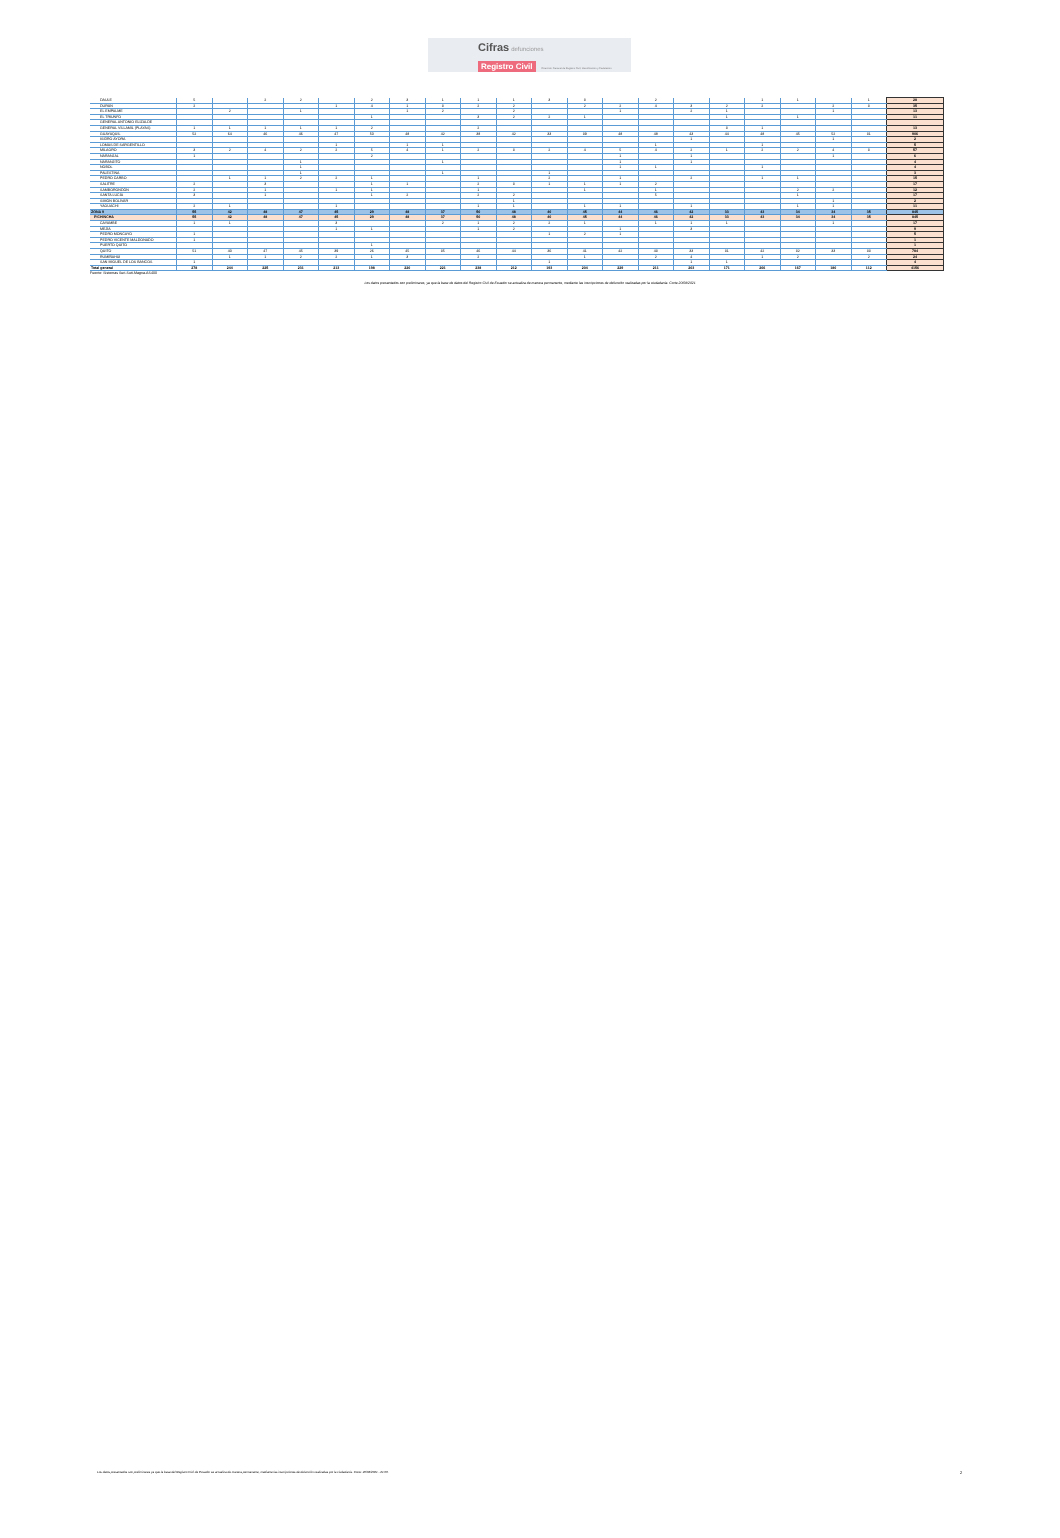Cifras defunciones
Registro Civil Dirección General de Registro Civil, Identificación y Cedulación
| DAULE | 5 | | 2 | 2 | | 2 | 3 | 1 | 1 | 1 | 3 | 3 | | 2 | | | 1 | 1 | | 1 | 28 |
| DURÁN | 2 | | | | 1 | 4 | 1 | 3 | 2 | 2 | | 2 | 2 | 4 | 3 | 2 | 2 | | 2 | 3 | 35 |
| EL EMPALME | | 2 | | 1 | | | 1 | 2 | | 2 | | | 1 | | 2 | 1 | | | 1 | | 13 |
| EL TRIUNFO | | | | | | 1 | | | 3 | 2 | 2 | 1 | | | | 1 | | 1 | | | 11 |
| GENERAL ANTONIO ELIZALDE | | | | | | | | | | | | | | | | | | | | | |
| GENERAL VILLAMIL (PLAYAS) | 1 | 1 | 1 | 1 | 1 | 2 | | | 2 | | | | | | | 3 | 1 | | | | 13 |
| GUAYAQUIL | 52 | 64 | 46 | 46 | 47 | 50 | 48 | 42 | 38 | 42 | 33 | 39 | 48 | 48 | 43 | 44 | 48 | 45 | 52 | 31 | 906 |
| ISIDRO AYORA | | | | | | | | | | | | | | | 1 | | | | 1 | | 2 |
| LOMAS DE SARGENTILLO | | | | | 1 | | 1 | 1 | | | | | | 1 | | | 1 | | | | 5 |
| MILAGRO | 3 | 2 | 4 | 2 | 2 | 5 | 4 | 1 | 2 | 3 | 2 | 4 | 5 | 4 | 2 | 1 | 2 | 2 | 4 | 3 | 57 |
| NARANJAL | 1 | | | | | 2 | | | | | | | 1 | | 1 | | | | 1 | | 6 |
| NARANJITO | | | | 1 | | | | 1 | | | | | 1 | | 1 | | | | | | 4 |
| NOBOL | | | | 1 | | | | | | | | | 1 | 1 | | | 1 | | | | 4 |
| PALESTINA | | | | 1 | | | | 1 | | | 1 | | | | | | | | | | 3 |
| PEDRO CARBO | | 1 | 1 | 2 | 2 | 1 | | | 1 | | 2 | | 1 | | 2 | | 1 | 1 | | | 15 |
| SALITRE | 2 | | 3 | | | 1 | 1 | | 2 | 3 | 1 | 1 | 1 | 2 | | | | | | | 17 |
| SAMBORONDÓN | 2 | | 1 | | 1 | 1 | | | 1 | | | 1 | | 1 | | | | 2 | 2 | | 12 |
| SANTA LUCÍA | 3 | | 1 | | | 1 | 2 | | 2 | 2 | | | | 5 | | | | 1 | | | 17 |
| SIMÓN BOLÍVAR | | | | | | | | | | 1 | | | | | | | | | 1 | | 2 |
| YAGUACHI | 2 | 1 | | | 1 | | | | 1 | 1 | | 1 | 1 | | 1 | | | 1 | 1 | | 11 |
| ZONA 9 | 55 | 42 | 48 | 47 | 45 | 29 | 48 | 37 | 50 | 48 | 40 | 45 | 44 | 46 | 42 | 33 | 43 | 34 | 34 | 35 | 845 |
| PICHINCHA | 55 | 42 | 48 | 47 | 45 | 29 | 48 | 37 | 50 | 48 | 40 | 45 | 44 | 46 | 42 | 33 | 43 | 34 | 34 | 35 | 845 |
| CAYAMBE | 1 | 1 | | | 3 | | | 2 | 1 | 2 | 2 | 1 | | 1 | 1 | 1 | | | 1 | | 17 |
| MEJÍA | | | | | 1 | 1 | | | 1 | 2 | | | 1 | | 3 | | | | | | 9 |
| PEDRO MONCAYO | 1 | | | | | | | | | | 1 | 2 | 1 | | | | | | | | 5 |
| PEDRO VICENTE MALDONADO | 1 | | | | | | | | | | | | | | | | | | | | 1 |
| PUERTO QUITO | | | | | | 1 | | | | | | | | | | | | | | | 1 |
| QUITO | 51 | 40 | 47 | 45 | 39 | 26 | 45 | 35 | 46 | 44 | 36 | 41 | 42 | 43 | 33 | 31 | 42 | 32 | 33 | 33 | 784 |
| RUMIÑAHUI | | 1 | 1 | 2 | 2 | 1 | 3 | | 2 | | | 1 | | 2 | 4 | | 1 | 2 | | 2 | 24 |
| SAN MIGUEL DE LOS BANCOS | 1 | | | | | | | | | | 1 | | | | 1 | 1 | | | | | 4 |
| Total general | 278 | 244 | 225 | 231 | 213 | 198 | 220 | 221 | 238 | 212 | 193 | 204 | 229 | 211 | 203 | 171 | 206 | 167 | 180 | 112 | 4156 |
Fuente: Sistemas Suri-Suti-Magna-AS400
Los datos presentados son preliminares, ya que la base de datos del Registro Civil de Ecuador se actualiza de manera permanente, mediante las inscripciones de defunción realizadas por la ciudadanía. Corte 20/08/2021
Los datos presentados son preliminares ya que la base del Registro Civil de Ecuador se actualiza de manera permanente, mediante las inscripciones de defunción realizadas por la ciudadanía. Corte: 20/08/2021 - 21:00.
2